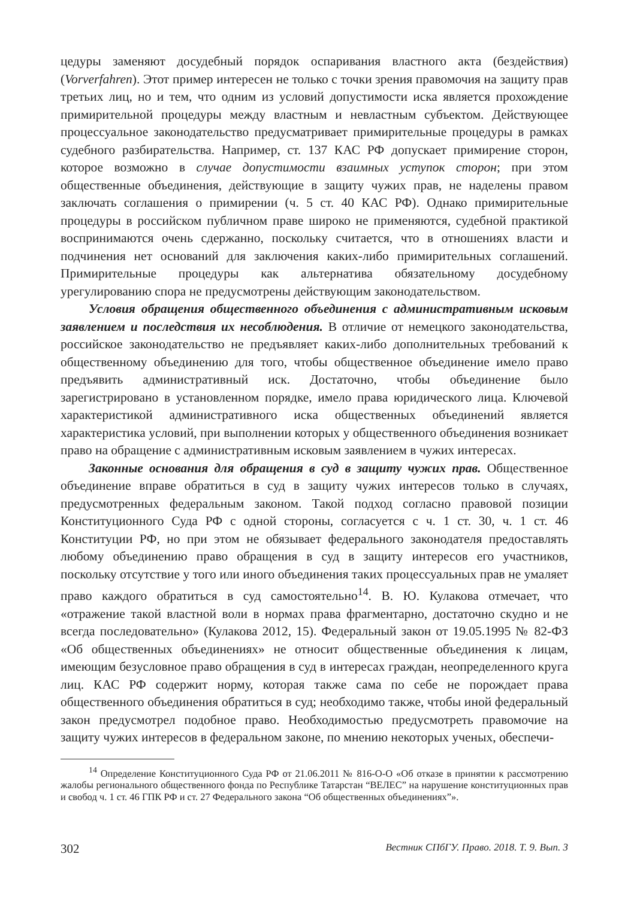цедуры заменяют досудебный порядок оспаривания властного акта (бездействия) (Vorverfahren). Этот пример интересен не только с точки зрения правомочия на защиту прав третьих лиц, но и тем, что одним из условий допустимости иска является прохождение примирительной процедуры между властным и невластным субъектом. Действующее процессуальное законодательство предусматривает примирительные процедуры в рамках судебного разбирательства. Например, ст. 137 КАС РФ допускает примирение сторон, которое возможно в случае допустимости взаимных уступок сторон; при этом общественные объединения, действующие в защиту чужих прав, не наделены правом заключать соглашения о примирении (ч. 5 ст. 40 КАС РФ). Однако примирительные процедуры в российском публичном праве широко не применяются, судебной практикой воспринимаются очень сдержанно, поскольку считается, что в отношениях власти и подчинения нет оснований для заключения каких-либо примирительных соглашений. Примирительные процедуры как альтернатива обязательному досудебному урегулированию спора не предусмотрены действующим законодательством.
Условия обращения общественного объединения с административным исковым заявлением и последствия их несоблюдения. В отличие от немецкого законодательства, российское законодательство не предъявляет каких-либо дополнительных требований к общественному объединению для того, чтобы общественное объединение имело право предъявить административный иск. Достаточно, чтобы объединение было зарегистрировано в установленном порядке, имело права юридического лица. Ключевой характеристикой административного иска общественных объединений является характеристика условий, при выполнении которых у общественного объединения возникает право на обращение с административным исковым заявлением в чужих интересах.
Законные основания для обращения в суд в защиту чужих прав. Общественное объединение вправе обратиться в суд в защиту чужих интересов только в случаях, предусмотренных федеральным законом. Такой подход согласно правовой позиции Конституционного Суда РФ с одной стороны, согласуется с ч. 1 ст. 30, ч. 1 ст. 46 Конституции РФ, но при этом не обязывает федерального законодателя предоставлять любому объединению право обращения в суд в защиту интересов его участников, поскольку отсутствие у того или иного объединения таких процессуальных прав не умаляет право каждого обратиться в суд самостоятельно<sup>14</sup>. В. Ю. Кулакова отмечает, что «отражение такой властной воли в нормах права фрагментарно, достаточно скудно и не всегда последовательно» (Кулакова 2012, 15). Федеральный закон от 19.05.1995 № 82-ФЗ «Об общественных объединениях» не относит общественные объединения к лицам, имеющим безусловное право обращения в суд в интересах граждан, неопределенного круга лиц. КАС РФ содержит норму, которая также сама по себе не порождает права общественного объединения обратиться в суд; необходимо также, чтобы иной федеральный закон предусмотрел подобное право. Необходимостью предусмотреть правомочие на защиту чужих интересов в федеральном законе, по мнению некоторых ученых, обеспечи-
<sup>14</sup> Определение Конституционного Суда РФ от 21.06.2011 № 816-О-О «Об отказе в принятии к рассмотрению жалобы регионального общественного фонда по Республике Татарстан “ВЕЛЕС” на нарушение конституционных прав и свобод ч. 1 ст. 46 ГПК РФ и ст. 27 Федерального закона “Об общественных объединениях”».
302 Вестник СПбГУ. Право. 2018. Т. 9. Вып. 3